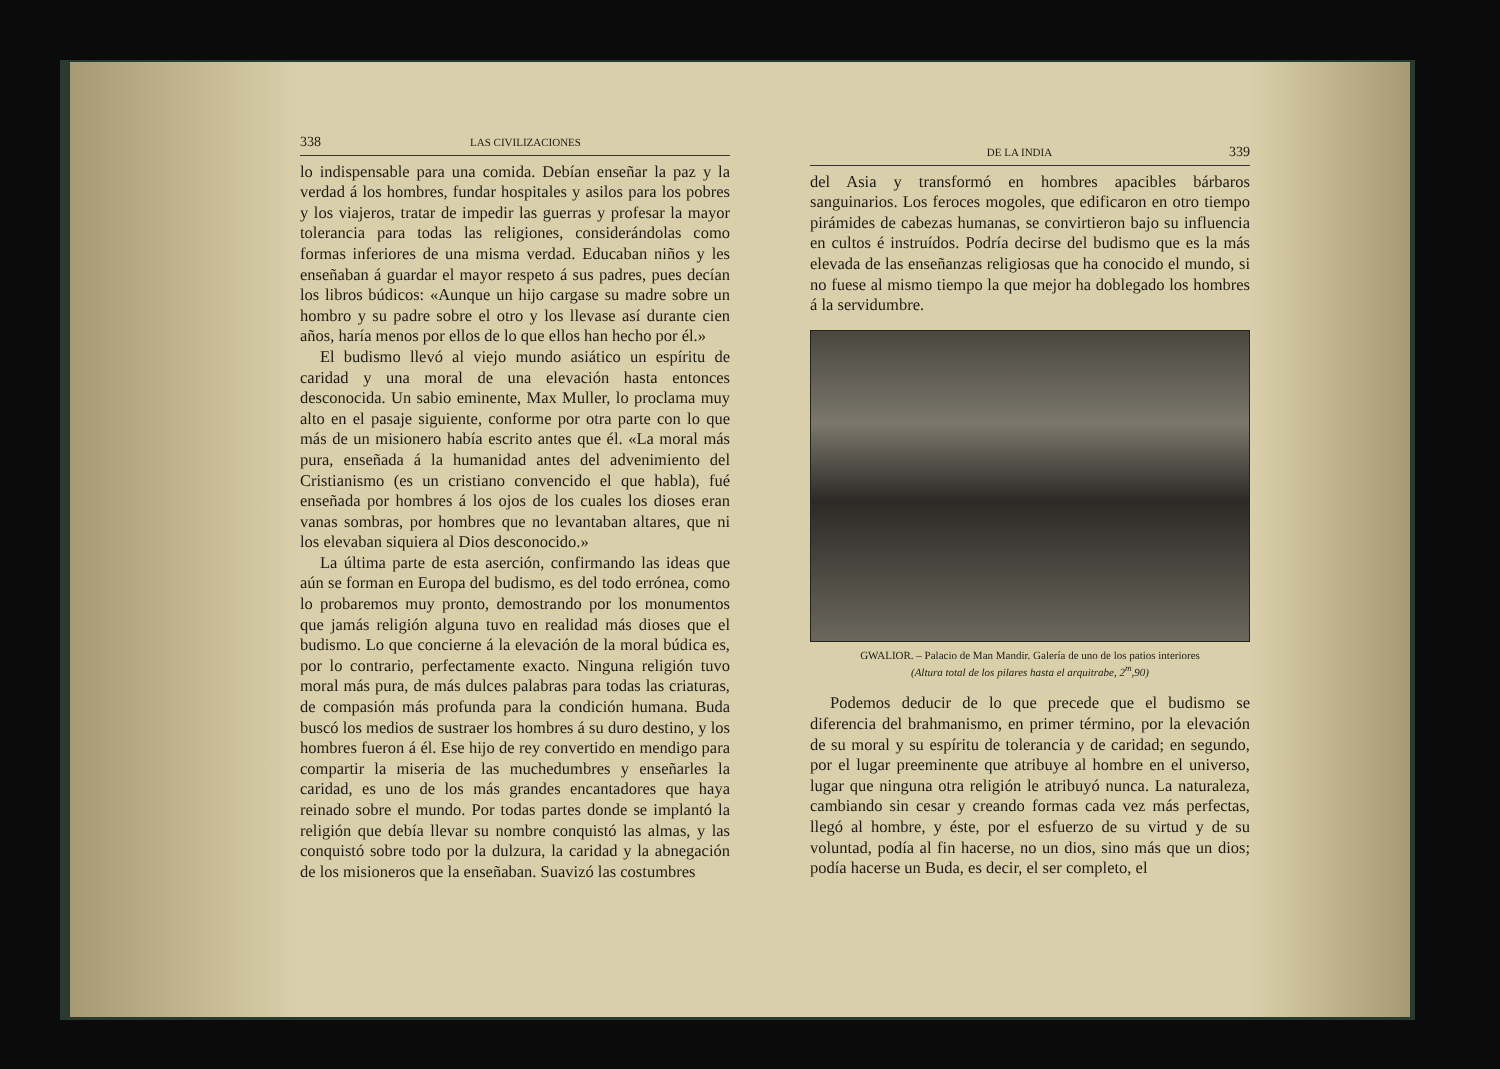338 LAS CIVILIZACIONES
lo indispensable para una comida. Debían enseñar la paz y la verdad á los hombres, fundar hospitales y asilos para los pobres y los viajeros, tratar de impedir las guerras y profesar la mayor tolerancia para todas las religiones, considerándolas como formas inferiores de una misma verdad. Educaban niños y les enseñaban á guardar el mayor respeto á sus padres, pues decían los libros búdicos: «Aunque un hijo cargase su madre sobre un hombro y su padre sobre el otro y los llevase así durante cien años, haría menos por ellos de lo que ellos han hecho por él.»
El budismo llevó al viejo mundo asiático un espíritu de caridad y una moral de una elevación hasta entonces desconocida. Un sabio eminente, Max Muller, lo proclama muy alto en el pasaje siguiente, conforme por otra parte con lo que más de un misionero había escrito antes que él. «La moral más pura, enseñada á la humanidad antes del advenimiento del Cristianismo (es un cristiano convencido el que habla), fué enseñada por hombres á los ojos de los cuales los dioses eran vanas sombras, por hombres que no levantaban altares, que ni los elevaban siquiera al Dios desconocido.»
La última parte de esta aserción, confirmando las ideas que aún se forman en Europa del budismo, es del todo errónea, como lo probaremos muy pronto, demostrando por los monumentos que jamás religión alguna tuvo en realidad más dioses que el budismo. Lo que concierne á la elevación de la moral búdica es, por lo contrario, perfectamente exacto. Ninguna religión tuvo moral más pura, de más dulces palabras para todas las criaturas, de compasión más profunda para la condición humana. Buda buscó los medios de sustraer los hombres á su duro destino, y los hombres fueron á él. Ese hijo de rey convertido en mendigo para compartir la miseria de las muchedumbres y enseñarles la caridad, es uno de los más grandes encantadores que haya reinado sobre el mundo. Por todas partes donde se implantó la religión que debía llevar su nombre conquistó las almas, y las conquistó sobre todo por la dulzura, la caridad y la abnegación de los misioneros que la enseñaban. Suavizó las costumbres
DE LA INDIA 339
del Asia y transformó en hombres apacibles bárbaros sanguinarios. Los feroces mogoles, que edificaron en otro tiempo pirámides de cabezas humanas, se convirtieron bajo su influencia en cultos é instruídos. Podría decirse del budismo que es la más elevada de las enseñanzas religiosas que ha conocido el mundo, si no fuese al mismo tiempo la que mejor ha doblegado los hombres á la servidumbre.
GWALIOR. – Palacio de Man Mandir. Galería de uno de los patios interiores
(Altura total de los pilares hasta el arquitrabe, 2<sup>m</sup>,90)
Podemos deducir de lo que precede que el budismo se diferencia del brahmanismo, en primer término, por la elevación de su moral y su espíritu de tolerancia y de caridad; en segundo, por el lugar preeminente que atribuye al hombre en el universo, lugar que ninguna otra religión le atribuyó nunca. La naturaleza, cambiando sin cesar y creando formas cada vez más perfectas, llegó al hombre, y éste, por el esfuerzo de su virtud y de su voluntad, podía al fin hacerse, no un dios, sino más que un dios; podía hacerse un Buda, es decir, el ser completo, el